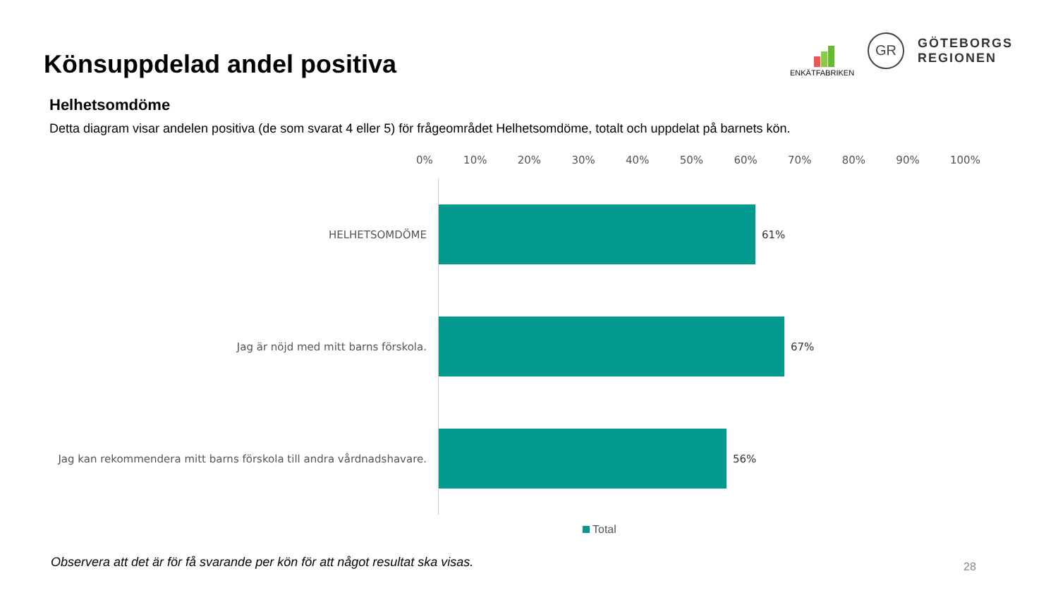ENKÄTFABRIKEN
GR
GÖTEBORGS
REGIONEN
Könsuppdelad andel positiva
Helhetsomdöme
Detta diagram visar andelen positiva (de som svarat 4 eller 5) för frågeområdet Helhetsomdöme, totalt och uppdelat på barnets kön.
0% 10% 20% 30% 40% 50% 60% 70% 80% 90% 100%
HELHETSOMDÖME 61%
Jag är nöjd med mitt barns förskola. 67%
Jag kan rekommendera mitt barns förskola till andra vårdnadshavare. 56%
Total
Observera att det är för få svarande per kön för att något resultat ska visas.
28